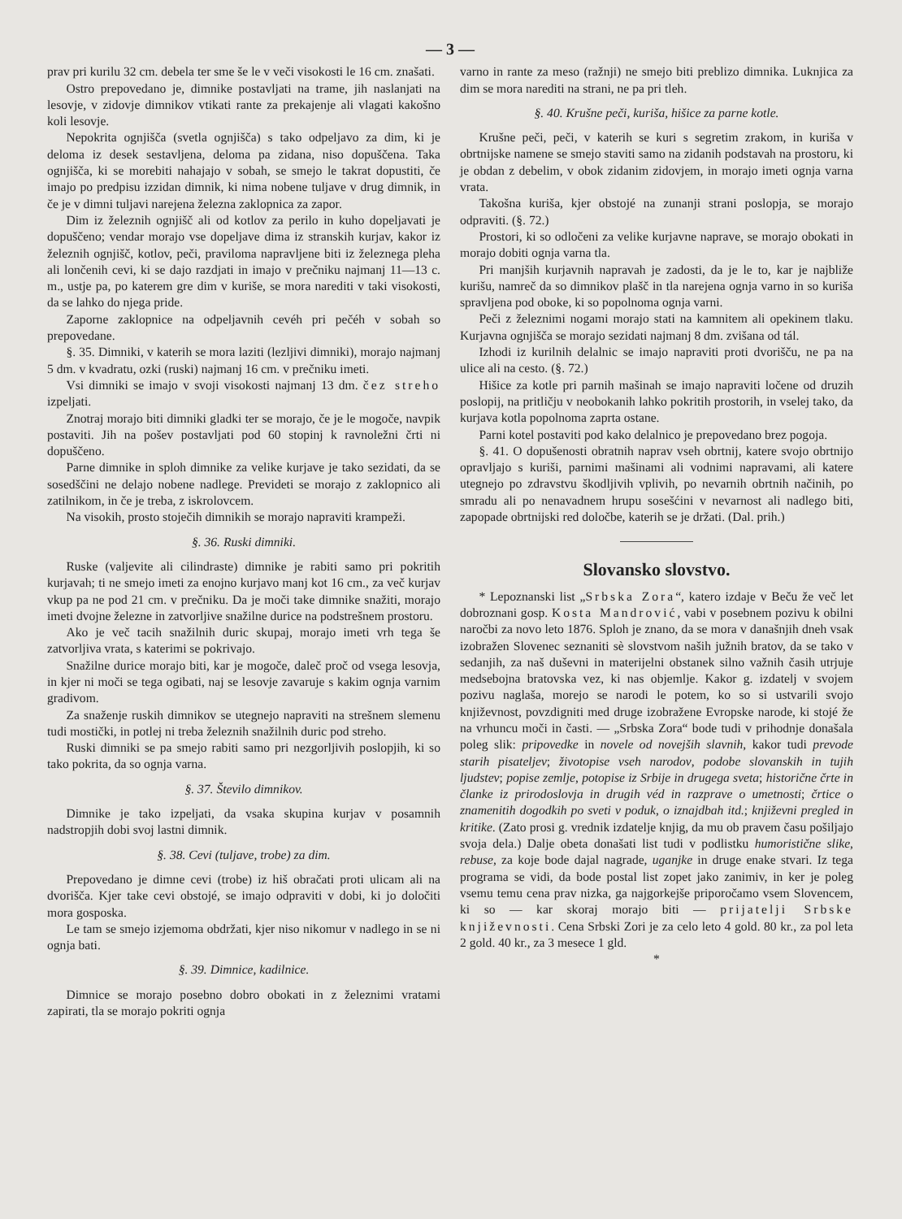— 3 —
prav pri kurilu 32 cm. debela ter sme še le v veči visokosti le 16 cm. znašati.
Ostro prepovedano je, dimnike postavljati na trame, jih naslanjati na lesovje, v zidovje dimnikov vtikati rante za prekajenje ali vlagati kakošno koli lesovje.
Nepokrita ognjišča (svetla ognjišča) s tako odpeljavo za dim, ki je deloma iz desek sestavljena, deloma pa zidana, niso dopuščena. Taka ognjišča, ki se morebiti nahajajo v sobah, se smejo le takrat dopustiti, če imajo po predpisu izzidan dimnik, ki nima nobene tuljave v drug dimnik, in če je v dimni tuljavi narejena železna zaklopnica za zapor.
Dim iz železnih ognjišč ali od kotlov za perilo in kuho dopeljavati je dopuščeno; vendar morajo vse dopeljave dima iz stranskih kurjav, kakor iz železnih ognjišč, kotlov, peči, praviloma napravljene biti iz železnega pleha ali lončenih cevi, ki se dajo razdjati in imajo v prečniku najmanj 11—13 c. m., ustje pa, po katerem gre dim v kuriše, se mora narediti v taki visokosti, da se lahko do njega pride.
Zaporne zaklopnice na odpeljavnih cevéh pri pečéh v sobah so prepovedane.
§. 35. Dimniki, v katerih se mora laziti (lezljivi dimniki), morajo najmanj 5 dm. v kvadratu, ozki (ruski) najmanj 16 cm. v prečniku imeti.
Vsi dimniki se imajo v svoji visokosti najmanj 13 dm. čez streho izpeljati.
Znotraj morajo biti dimniki gladki ter se morajo, če je le mogoče, navpik postaviti. Jih na pošev postavljati pod 60 stopinj k ravnoležni črti ni dopuščeno.
Parne dimnike in sploh dimnike za velike kurjave je tako sezidati, da se sosedščini ne delajo nobene nadlege. Prevideti se morajo z zaklopnico ali zatilnikom, in če je treba, z iskrolovcem.
Na visokih, prosto stoječih dimnikih se morajo napraviti krampeži.
§. 36. Ruski dimniki.
Ruske (valjevite ali cilindraste) dimnike je rabiti samo pri pokritih kurjavah; ti ne smejo imeti za enojno kurjavo manj kot 16 cm., za več kurjav vkup pa ne pod 21 cm. v prečniku. Da je moči take dimnike snažiti, morajo imeti dvojne železne in zatvorljive snažilne durice na podstrešnem prostoru.
Ako je več tacih snažilnih duric skupaj, morajo imeti vrh tega še zatvorljiva vrata, s katerimi se pokrivajo.
Snažilne durice morajo biti, kar je mogoče, daleč proč od vsega lesovja, in kjer ni moči se tega ogibati, naj se lesovje zavaruje s kakim ognja varnim gradivom.
Za snaženje ruskih dimnikov se utegnejo napraviti na strešnem slemenu tudi mostički, in potlej ni treba železnih snažilnih duric pod streho.
Ruski dimniki se pa smejo rabiti samo pri nezgorljivih poslopjih, ki so tako pokrita, da so ognja varna.
§. 37. Število dimnikov.
Dimnike je tako izpeljati, da vsaka skupina kurjav v posamnih nadstropjih dobi svoj lastni dimnik.
§. 38. Cevi (tuljave, trobe) za dim.
Prepovedano je dimne cevi (trobe) iz hiš obračati proti ulicam ali na dvorišča. Kjer take cevi obstojé, se imajo odpraviti v dobi, ki jo določiti mora gosposka.
Le tam se smejo izjemoma obdržati, kjer niso nikomur v nadlego in se ni ognja bati.
§. 39. Dimnice, kadilnice.
Dimnice se morajo posebno dobro obokati in z železnimi vratami zapirati, tla se morajo pokriti ognja
varno in rante za meso (ražnji) ne smejo biti preblizo dimnika. Luknjica za dim se mora narediti na strani, ne pa pri tleh.
§. 40. Krušne peči, kuriša, hišice za parne kotle.
Krušne peči, peči, v katerih se kuri s segretim zrakom, in kuriša v obrtnijske namene se smejo staviti samo na zidanih podstavah na prostoru, ki je obdan z debelim, v obok zidanim zidovjem, in morajo imeti ognja varna vrata.
Takošna kuriša, kjer obstojé na zunanji strani poslopja, se morajo odpraviti. (§. 72.)
Prostori, ki so odločeni za velike kurjavne naprave, se morajo obokati in morajo dobiti ognja varna tla.
Pri manjših kurjavnih napravah je zadosti, da je le to, kar je najbliže kurišu, namreč da so dimnikov plašč in tla narejena ognja varno in so kuriša spravljena pod oboke, ki so popolnoma ognja varni.
Peči z železnimi nogami morajo stati na kamnitem ali opekinem tlaku. Kurjavna ognjišča se morajo sezidati najmanj 8 dm. zvišana od tál.
Izhodi iz kurilnih delalnic se imajo napraviti proti dvorišču, ne pa na ulice ali na cesto. (§. 72.)
Hišice za kotle pri parnih mašinah se imajo napraviti ločene od druzih poslopij, na pritličju v neobokanih lahko pokritih prostorih, in vselej tako, da kurjava kotla popolnoma zaprta ostane.
Parni kotel postaviti pod kako delalnico je prepovedano brez pogoja.
§. 41. O dopušenosti obratnih naprav vseh obrtnij, katere svojo obrtnijo opravljajo s kuriši, parnimi mašinami ali vodnimi napravami, ali katere utegnejo po zdravstvu škodljivih vplivih, po nevarnih obrtnih načinih, po smradu ali po nenavadnem hrupu sosešćini v nevarnost ali nadlego biti, zapopade obrtnijski red določbe, katerih se je držati. (Dal. prih.)
Slovansko slovstvo.
* Lepoznanski list „Srbska Zora“, katero izdaje v Beču že več let dobroznani gosp. Kosta Mandrović, vabi v posebnem pozivu k obilni naročbi za novo leto 1876. Sploh je znano, da se mora v današnjih dneh vsak izobražen Slovenec seznaniti sè slovstvom naših južnih bratov, da se tako v sedanjih, za naš duševni in materijelni obstanek silno važnih časih utrjuje medsebojna bratovska vez, ki nas objemlje. Kakor g. izdatelj v svojem pozivu naglaša, morejo se narodi le potem, ko so si ustvarili svojo književnost, povzdigniti med druge izobražene Evropske narode, ki stojé že na vrhuncu moči in časti. — „Srbska Zora“ bode tudi v prihodnje donašala poleg slik: pripovedke in novele od novejših slavnih, kakor tudi prevode starih pisateljev; životopise vseh narodov, podobe slovanskih in tujih ljudstev; popise zemlje, potopise iz Srbije in drugega sveta; historične črte in članke iz prirodoslovja in drugih véd in razprave o umetnosti; črtice o znamenitih dogodkih po sveti v poduk, o iznajdbah itd.; književni pregled in kritike. (Zato prosi g. vrednik izdatelje knjig, da mu ob pravem času pošiljajo svoja dela.) Dalje obeta donašati list tudi v podlistku humoristične slike, rebuse, za koje bode dajal nagrade, uganjke in druge enake stvari. Iz tega programa se vidi, da bode postal list zopet jako zanimiv, in ker je poleg vsemu temu cena prav nizka, ga najgorkejše priporočamo vsem Slovencem, ki so — kar skoraj morajo biti — prijatelji Srbske književnosti. Cena Srbski Zori je za celo leto 4 gold. 80 kr., za pol leta 2 gold. 40 kr., za 3 mesece 1 gld.
*